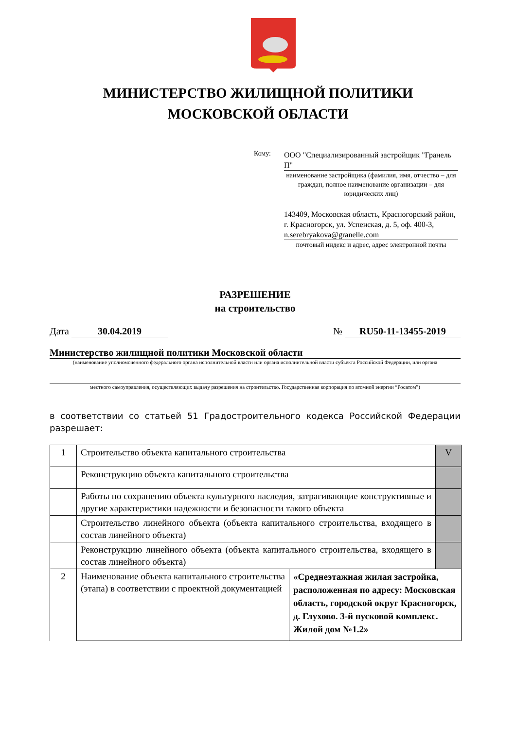МИНИСТЕРСТВО ЖИЛИЩНОЙ ПОЛИТИКИ
МОСКОВСКОЙ ОБЛАСТИ
Кому:
ООО "Специализированный застройщик "Гранель П"
наименование застройщика (фамилия, имя, отчество – для граждан, полное наименование организации – для юридических лиц)
143409, Московская область, Красногорский район, г. Красногорск, ул. Успенская, д. 5, оф. 400-3, n.serebryakova@granelle.com
почтовый индекс и адрес, адрес электронной почты
РАЗРЕШЕНИЕ
на строительство
Дата 30.04.2019 № RU50-11-13455-2019
Министерство жилищной политики Московской области
(наименование уполномоченного федерального органа исполнительной власти или органа исполнительной власти субъекта Российской Федерации, или органа
местного самоуправления, осуществляющих выдачу разрешения на строительство. Государственная корпорация по атомной энергии “Росатом”)
в соответствии со статьей 51 Градостроительного кодекса Российской Федерации разрешает:
| 1 | Строительство объекта капитального строительства | | V |
| | Реконструкцию объекта капитального строительства | | |
| | Работы по сохранению объекта культурного наследия, затрагивающие конструктивные и другие характеристики надежности и безопасности такого объекта | | |
| | Строительство линейного объекта (объекта капитального строительства, входящего в состав линейного объекта) | | |
| | Реконструкцию линейного объекта (объекта капитального строительства, входящего в состав линейного объекта) | | |
| 2 | Наименование объекта капитального строительства (этапа) в соответствии с проектной документацией | «Среднеэтажная жилая застройка, расположенная по адресу: Московская область, городской округ Красногорск, д. Глухово. 3-й пусковой комплекс. Жилой дом №1.2» | |